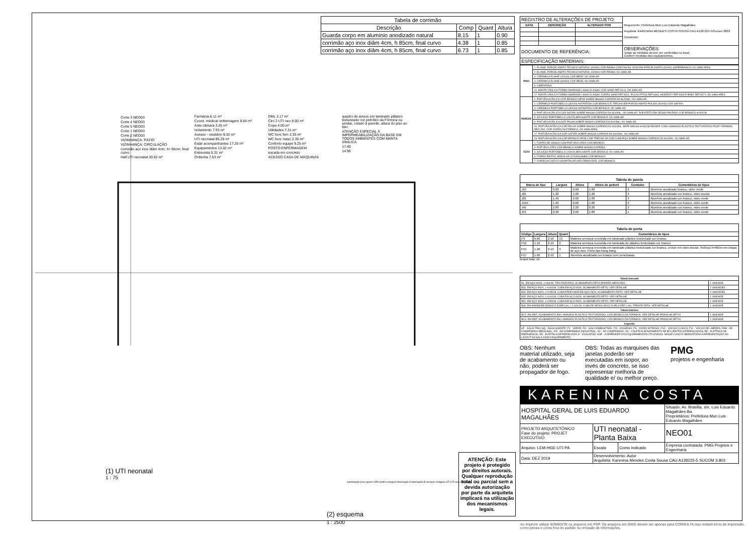| Tabela de corrimão | | | |
| --- | --- | --- | --- |
| Descrição | Comp | Quant | Altura |
| Guarda corpo em alumínio anodizado natural | 8.15 | 1 | 0.90 |
| corrimão aço inox diâm 4cm, h 85cm, final curvo | 4.38 | 1 | 0.85 |
| corrimão aço inox diâm 4cm, h 85cm, final curvo | 6.73 | 1 | 0.85 |
Corte 3 NEO03
Corte 4 NEO03
Corte 5 NEO03
Corte 1 NEO03
Corte 2 NEO03
VIZINHANÇA: PÁTIO
VIZINHANÇA: CIRCULAÇÃO
corrimão aço inox diâm 4cm, h= 85cm, final curvo
Hall UTI neonatal 30.92 m²
Farmácia 6.11 m²
Coord. médica/ enfermagem 8.84 m²
Ante câmara 3.25 m²
Isolamento 7.93 m²
Acesso - vestiário 9.32 m²
UTI neonatal 85.25 m²
Estar acompanhantes 17.25 m²
Equipamentos 13.02 m²
Entrevista 5.31 m²
Ordenha 7.53 m²
DML 3.17 m²
Circ 2 UTI neo 8.00 m²
Copa 4.00 m²
Utilidades 7.31 m²
WC func fem 2.35 m²
WC func masc 2.35 m²
Conforto equipe 9.25 m²
POSTO ENFERMAGEM
escada em concreto
ACESSO CASA DE MÁQUINAS
quadro de avisos em laminado plástico texturizado cor petróleo da Fórmica ou similar, colado à parede, altura do piso ao teto.
ATENÇÃO ESPECIAL À IMPERMEABILIZAÇÃO DA BASE EM TODOS AMBIENTES COM MANTA VINÍLICA
17.40
14.95
| REGISTRO DE ALTERAÇÕES DE PROJETO: | | | Requerente: Prefeitura Mun Luis Eduardo Magalhães Arquiteta: KARENINA MENDES COSTA SOUSA CAU A128.225-5/Sucom 3803 Construtor: |
| DATA | DESCRIÇÃO | ALTERADO POR | |
| DOCUMENTO DE REFERÊNCIA: | | | OBSERVAÇÕES: Todas as medidas devem ser conferidas no local. Conferir medidas dos equipamentos. |
| ESPECIFICAÇÃO MATERIAIS: | | | |
| PISO | 1. ELIANE, PORCELANATO TÉCNICO NATURAL (60X60) COR PANNA COM FAIXAS 15CM EM PORCELANATO (30X60) SUPERBIANCO; OU SIMILARES. |
| | 2. ELIANE, PORCELANATO TÉCNICO NATURAL (60X60) COR PANNA; OU SIMILAR. |
| | 3. CERÂMICA ELIANE (40X40) COR BEGE; OU SIMILAR. |
| | 4. CERÂMICA ELIANE (60X60) COR BEGE; OU SIMILAR. |
| | 5. CIMENTADO. |
| | 10. MANTA VINÍLICA FORBO SMARAGD LINHA CLASSIC COR SAND REF.6614; OU SIMILAR. |
| | 12. MANTA VINÍLICA FORBO SMARAGD LINHA CLASSIC CORES SAND REF.6614, EUCALYPTUS REF.6684, MODESTY REF.6630 E BABY REF.6671; OU SIMILARES |
| PAREDE | 1. PINTURA ACRÍLICA COR BRANCO NEVE SOBRE MASSA CORRIDA DA SUVINIL; OU SIMILAR. |
| | 2. CERÂMICA PORTOBELLO (30X40) ANTARTIDA COR BRANCO E TRECHO EM PORCELANATO POLIDO (50X50) COR SAFIRA. |
| | 3. CERÂMICA PORTOBELLO (30X40) ANTARTIDA COR BRANCO; OU SIMILAR. |
| | 4. PINTURA ACRÍLICA COR SAFÁRI SOBRE MASSA CORRIDA DA SUVINIL, OU SIMILAR. RODATETO EM GESSO PINTADO COR BRANCO H=50CM. |
| | 5. AZULEJO PORTOBELLO (15X15) BRILHANTE COR BRANCO; OU SIMILAR. |
| | 9. PINTURA ACRÍLICA COR PALHA SOBRE MASSA CORRIDA DA SUVINIL; OU SIMILAR. |
| | 16. PINTURA ACRÍLICA COR PALHA SOBRE MASSA CORRIDA DA SUVINIL, BATE-MACAS H=60CM EM MDF COM LAMINADO PLÁSTICO TEXTURIZADO POST FORMING REF.L562, COR CORDA DA FÓRMICA; OU SIMILARES. |
| | 17. PINTURA ACRÍLICA COR SAFÁRI SOBRE MASSA CORRIDA DA SUVINIL; OU SIMILAR. |
| | 23. PINTURA ACRÍLICA COR BRANCO NEVE COM TRECHO NA COR CAMURÇA SOBRE MASSA CORRIDA DA SUVINIL; OU SIMILAR. |
| TETO | 1. FORRO DE GESSO COM PINTURA LATEX COR BRANCO. |
| | 3. PINTURA LATEX COR BRANCO SOBRE MASSA CORRIDA. |
| | 4. AZULEJO PORTOBELLO (15X15) BRILHANTE COR BRANCO; OU SIMILAR. |
| | 6. FORRO EM PVC MODULAR (1243X618MM) COR BRANCO. |
| | 7. FORRO ACÚSTICO HOSPITALAR NÃO REMOVÍVEL COR BRANCO. |
Tabela de janela
| Marca de tipo | Largura | Altura | Altura do peitoril | Contador | Comentários de tipos |
| --- | --- | --- | --- | --- | --- |
| J10 | 0.60 | 0.60 | 1.80 | 2 | Alumínio anodizado branco, vidro verde |
| J26 | 1.20 | 1.00 | 1.20 | 3 | Alumínio anodizado cor branco, vidro incolor |
| J29 | 1.40 | 0.60 | 1.80 | 3 | Alumínio anodizado cor branco, vidro verde |
| J44A | 1.90 | 0.60 | 1.80 | 2 | Alumínio anodizado cor branco, vidro verde |
| J49 | 2.00 | 2.20 | 0.20 | 3 | Alumínio anodizado cor branco, vidro verde |
| J53 | 2.30 | 0.60 | 1.80 | 1 | Alumínio anodizado cor branco, vidro verde |
Tabela de porta
| Código | Largura | Altura | Quant | Comentários de tipos |
| --- | --- | --- | --- | --- |
| P3 | 0.80 | 2.10 | 13 | Madeira semioca revestida em laminado plástico texturizado cor branco. |
| P12 | 1.10 | 2.10 | 2 | Madeira semioca revestida em laminado de plástico texturizado cor branco |
| P15 | 1.20 | 2.10 | 3 | Madeira semioca revestida em laminado plástico texturizado cor branco, c/visor em vidro incolor. Reforço h=60cm em chapa de aço inox. Porta tipo bang-bang. |
| P17 | 1.60 | 2.10 | 1 | Alumínio anodizado cor branco com venezianas |
Grand total: 19
| Tabela bancada | |
| --- | --- |
| B1. EM AÇO INOX, L=60CM, TIPO EXPURGO, ACABAMENTO RETO,PADRÃO MERCADO. | 1 UNIDADE |
| B33. EM AÇO INOX, L=160CM, CUBA EM AÇO INOX, ACABAMENTO RETO. VER DETALHE. | 2 UNIDADES |
| B34. EM AÇO INOX, L=135CM, CUBA PROFUNDA EM AÇO INOX, ACABAMENTO RETO. VER DETALHE. | 2 UNIDADES |
| B35. EM AÇO INOX, L=140CM, CUBA EM AÇO INOX, ACABAMENTO RETO. VER DETALHE. | 1 UNIDADE |
| B50. EM AÇO INOX, L=280CM, CUBA EM AÇO INOX, ACABAMENTO RETO. VER DETALHE. | 1 UNIDADE |
| B38. EM MÁRMORE BRANCO ESPECIAL, L=140CM, CUBA DE APOIO ARCO DUPLO REF.L106, FRENTE RETA. VER DETALHE. | 1 UNIDADE |
| Tabela balcões | |
| BC5. EM MDF, ACABAMENTO EM LAMINADO PLÁSTICO TEXTURIZADO, COR BRANCO DA FÓRMICA. VER DETALHE PRANCHA DET19 | 1 UNIDADE |
| BC6. EM MDF, ACABAMENTO EM LAMINADO PLÁSTICO TEXTURIZADO, COR BRANCO DA FÓRMICA. VER DETALHE PRANCHA DET19 | 1 UNIDADE |
| Legenda | |
| HF - ÁGUA FRIA; HQ - ÁGUA QUENTE; FV - VAPOR; FG - GÁS COMBUSTÍVEL; FO - OXIGÊNIO; FN - ÓXIDO NITROSO; FVC - VÁCUO CLÍNICO; FVL - VÁCUO DE LIMPEZA; FAM - AR COMPRIMIDO MEDICINAL; FAI - AR COMPRIMIDO INDUSTRIAL; AC - AR COMPRIMIDO; CD - COLETA E AFASTAMENTO DE EFLUENTES DIFERENCIADOS; EE - ELÉTRICA DE EMERGÊNCIA; ED - ELÉTRICA DIFERENCIADA; E - EXAUSTÃO; ADE - A DEPENDER DOS EQUIPAMENTOS UTILIZADOS. NESSE CASO É OBRIGATÓRIA A APRESENTAÇÃO DO LAYOUT DA SALA COM O EQUIPAMENTO. | |
OBS: Nenhum material utilizado, seja de acabamento ou não, poderá ser propagador de fogo.
OBS: Todas as marquises das janelas poderão ser executadas em isopor, ao invés de concreto, se isso representar melhoria de qualidade e/ ou melhor preço.
PMG
projetos e engenharia
KARENINA COSTA
| HOSPITAL GERAL DE LUIS EDUARDO MAGALHÃES | | | Situado: Av. Brasília, s/n, Luis Eduardo Magalhães-Ba Proprietários: Prefeitura Mun Luis Eduardo Magalhães | |
| PROJETO ARQUITETÔNICO Fase do projeto: PROJET EXECUTIVO | UTI neonatal - Planta Baixa | | | NEO01 |
| Arquivo: LEM-HGE-UTI-PA | Escala | Como indicado | Empresa contratada: PMG Projetos e Engenharia | |
| Data: DEZ 2019 | Desenvolvimento: Autor Arquiteta: Karenina Mendes Costa Sousa CAU A128225-5 SUCOM 3.803 | | | |
(1) UTI neonatal
1 : 75
(2) esquema
1 : 2500
subestação [res/ gases UPA centro cirúrgico internação A internação B serviços imagem UTI UTI neo adm lobby
ATENÇÃO: Este projeto é protegido por direitos autorais. Qualquer reprodução total ou parcial sem a devida autorização por parte da arquiteta implicará na utilização dos mecanismos legais.
Ao imprimir utilizar SOMENTE os arquivos em PDF. Os arquivos em DWG devem ser apenas para CONSULTA.Isso evitará erros de impressão, como penas e cores fora do padrão ou omissão de informações.